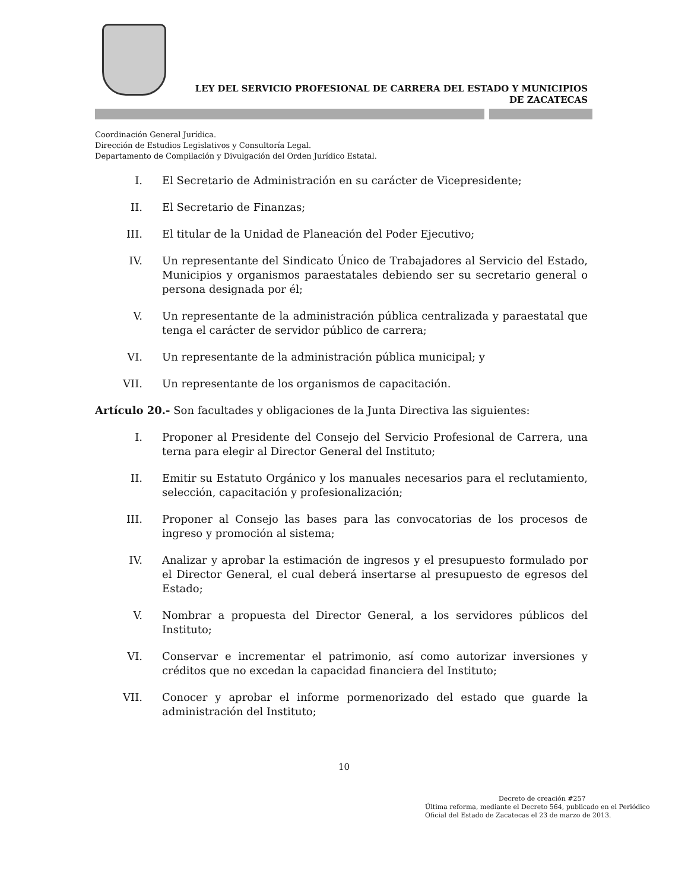LEY DEL SERVICIO PROFESIONAL DE CARRERA DEL ESTADO Y MUNICIPIOS
DE ZACATECAS
Coordinación General Jurídica.
Dirección de Estudios Legislativos y Consultoría Legal.
Departamento de Compilación y Divulgación del Orden Jurídico Estatal.
I. El Secretario de Administración en su carácter de Vicepresidente;
II. El Secretario de Finanzas;
III. El titular de la Unidad de Planeación del Poder Ejecutivo;
IV. Un representante del Sindicato Único de Trabajadores al Servicio del Estado, Municipios y organismos paraestatales debiendo ser su secretario general o persona designada por él;
V. Un representante de la administración pública centralizada y paraestatal que tenga el carácter de servidor público de carrera;
VI. Un representante de la administración pública municipal; y
VII. Un representante de los organismos de capacitación.
Artículo 20.- Son facultades y obligaciones de la Junta Directiva las siguientes:
I. Proponer al Presidente del Consejo del Servicio Profesional de Carrera, una terna para elegir al Director General del Instituto;
II. Emitir su Estatuto Orgánico y los manuales necesarios para el reclutamiento, selección, capacitación y profesionalización;
III. Proponer al Consejo las bases para las convocatorias de los procesos de ingreso y promoción al sistema;
IV. Analizar y aprobar la estimación de ingresos y el presupuesto formulado por el Director General, el cual deberá insertarse al presupuesto de egresos del Estado;
V. Nombrar a propuesta del Director General, a los servidores públicos del Instituto;
VI. Conservar e incrementar el patrimonio, así como autorizar inversiones y créditos que no excedan la capacidad financiera del Instituto;
VII. Conocer y aprobar el informe pormenorizado del estado que guarde la administración del Instituto;
10
Decreto de creación #257
Última reforma, mediante el Decreto 564, publicado en el Periódico Oficial del Estado de Zacatecas el 23 de marzo de 2013.